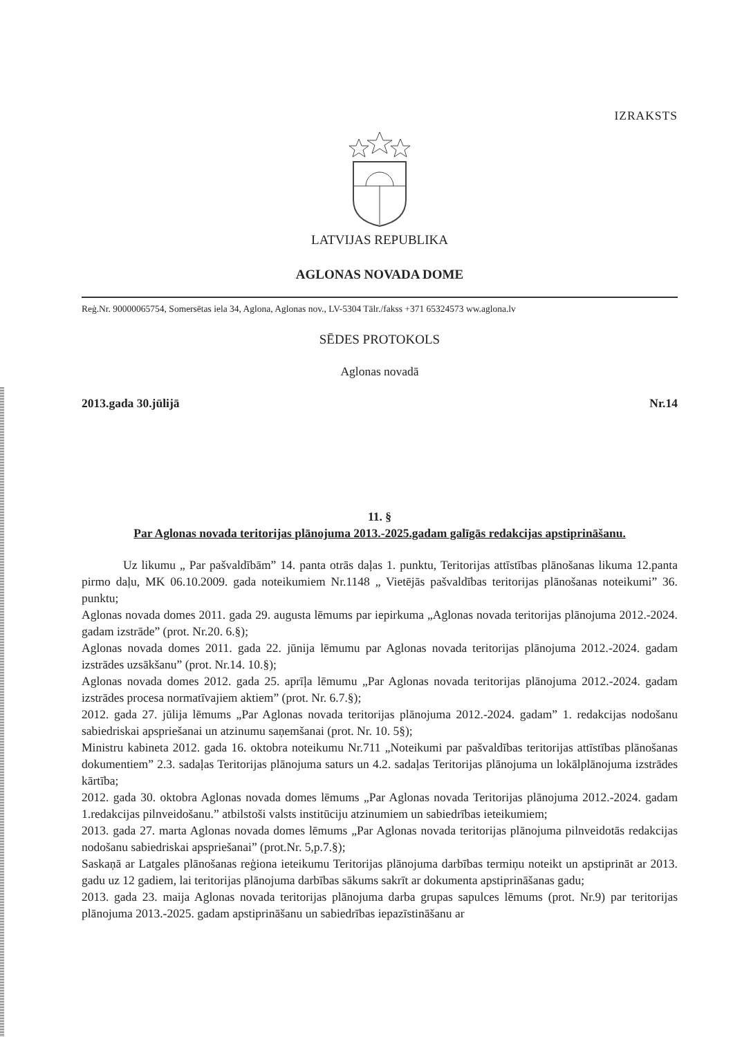IZRAKSTS
LATVIJAS REPUBLIKA
AGLONAS NOVADA DOME
Reģ.Nr. 90000065754, Somersētas iela 34, Aglona, Aglonas nov., LV-5304 Tālr./fakss +371 65324573 ww.aglona.lv
SĒDES PROTOKOLS
Aglonas novadā
2013.gada 30.jūlijā Nr.14
11. §
Par Aglonas novada teritorijas plānojuma 2013.-2025.gadam galīgās redakcijas apstiprināšanu.
Uz likumu „ Par pašvaldībām” 14. panta otrās daļas 1. punktu, Teritorijas attīstības plānošanas likuma 12.panta pirmo daļu, MK 06.10.2009. gada noteikumiem Nr.1148 „ Vietējās pašvaldības teritorijas plānošanas noteikumi” 36. punktu;
Aglonas novada domes 2011. gada 29. augusta lēmums par iepirkuma „Aglonas novada teritorijas plānojuma 2012.-2024. gadam izstrāde” (prot. Nr.20. 6.§);
Aglonas novada domes 2011. gada 22. jūnija lēmumu par Aglonas novada teritorijas plānojuma 2012.-2024. gadam izstrādes uzsākšanu” (prot. Nr.14. 10.§);
Aglonas novada domes 2012. gada 25. aprīļa lēmumu „Par Aglonas novada teritorijas plānojuma 2012.-2024. gadam izstrādes procesa normatīvajiem aktiem” (prot. Nr. 6.7.§);
2012. gada 27. jūlija lēmums „Par Aglonas novada teritorijas plānojuma 2012.-2024. gadam” 1. redakcijas nodošanu sabiedriskai apspriešanai un atzinumu saņemšanai (prot. Nr. 10. 5§);
Ministru kabineta 2012. gada 16. oktobra noteikumu Nr.711 „Noteikumi par pašvaldības teritorijas attīstības plānošanas dokumentiem” 2.3. sadaļas Teritorijas plānojuma saturs un 4.2. sadaļas Teritorijas plānojuma un lokālplānojuma izstrādes kārtība;
2012. gada 30. oktobra Aglonas novada domes lēmums „Par Aglonas novada Teritorijas plānojuma 2012.-2024. gadam 1.redakcijas pilnveidošanu.” atbilstoši valsts institūciju atzinumiem un sabiedrības ieteikumiem;
2013. gada 27. marta Aglonas novada domes lēmums „Par Aglonas novada teritorijas plānojuma pilnveidotās redakcijas nodošanu sabiedriskai apspriešanai” (prot.Nr. 5,p.7.§);
Saskaņā ar Latgales plānošanas reģiona ieteikumu Teritorijas plānojuma darbības termiņu noteikt un apstiprināt ar 2013. gadu uz 12 gadiem, lai teritorijas plānojuma darbības sākums sakrīt ar dokumenta apstiprināšanas gadu;
2013. gada 23. maija Aglonas novada teritorijas plānojuma darba grupas sapulces lēmums (prot. Nr.9) par teritorijas plānojuma 2013.-2025. gadam apstiprināšanu un sabiedrības iepazīstināšanu ar